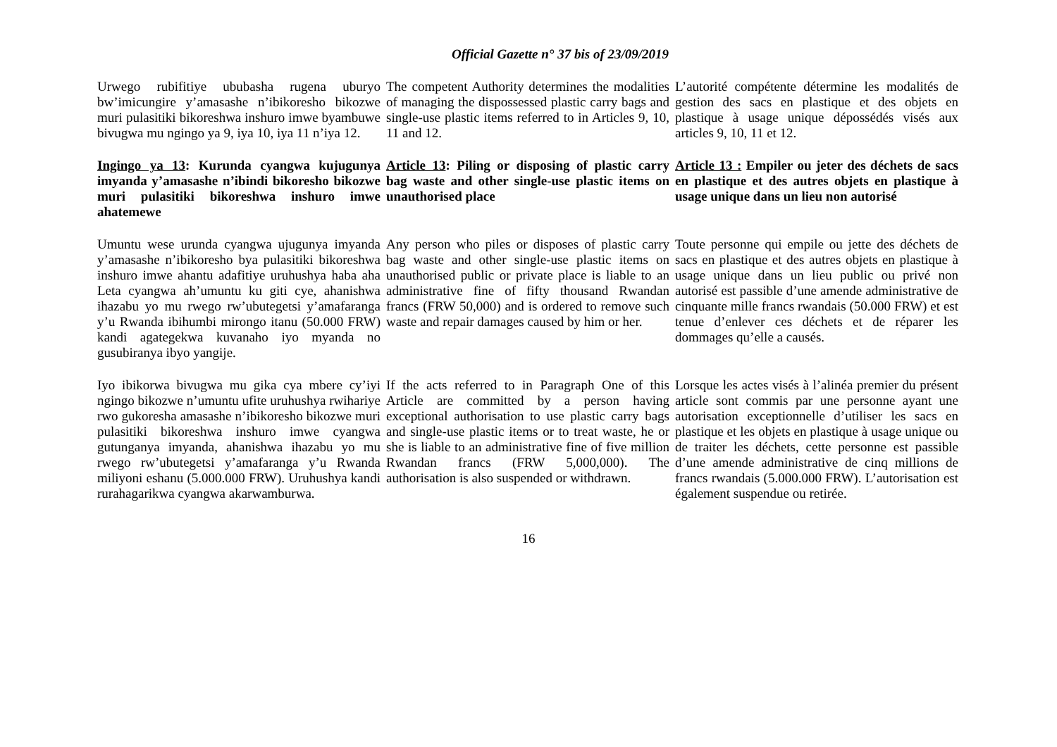Official Gazette n° 37 bis of 23/09/2019
Urwego rubifitiye ububasha rugena uburyo bw’imicungire y’amasashe n’ibikoresho bikozwe muri pulasitiki bikoreshwa inshuro imwe byambuwe bivugwa mu ngingo ya 9, iya 10, iya 11 n’iya 12.
The competent Authority determines the modalities of managing the dispossessed plastic carry bags and single-use plastic items referred to in Articles 9, 10, 11 and 12.
L’autorité compétente détermine les modalités de gestion des sacs en plastique et des objets en plastique à usage unique dépossédés visés aux articles 9, 10, 11 et 12.
Ingingo ya 13: Kurunda cyangwa kujugunya imyanda y’amasashe n’ibindi bikoresho bikozwe muri pulasitiki bikoreshwa inshuro imwe ahatemewe
Article 13: Piling or disposing of plastic carry bag waste and other single-use plastic items on unauthorised place
Article 13 : Empiler ou jeter des déchets de sacs en plastique et des autres objets en plastique à usage unique dans un lieu non autorisé
Umuntu wese urunda cyangwa ujugunya imyanda y’amasashe n’ibikoresho bya pulasitiki bikoreshwa inshuro imwe ahantu adafitiye uruhushya haba aha Leta cyangwa ah’umuntu ku giti cye, ahanishwa ihazabu yo mu rwego rw’ubutegetsi y’amafaranga y’u Rwanda ibihumbi mirongo itanu (50.000 FRW) kandi agategekwa kuvanaho iyo myanda no gusubiranya ibyo yangije.
Any person who piles or disposes of plastic carry bag waste and other single-use plastic items on unauthorised public or private place is liable to an administrative fine of fifty thousand Rwandan francs (FRW 50,000) and is ordered to remove such waste and repair damages caused by him or her.
Toute personne qui empile ou jette des déchets de sacs en plastique et des autres objets en plastique à usage unique dans un lieu public ou privé non autorisé est passible d’une amende administrative de cinquante mille francs rwandais (50.000 FRW) et est tenue d’enlever ces déchets et de réparer les dommages qu’elle a causés.
Iyo ibikorwa bivugwa mu gika cya mbere cy’iyi ngingo bikozwe n’umuntu ufite uruhushya rwihariye rwo gukoresha amasashe n’ibikoresho bikozwe muri pulasitiki bikoreshwa inshuro imwe cyangwa gutunganya imyanda, ahanishwa ihazabu yo mu rwego rw’ubutegetsi y’amafaranga y’u Rwanda miliyoni eshanu (5.000.000 FRW). Uruhushya kandi rurahagarikwa cyangwa akarwamburwa.
If the acts referred to in Paragraph One of this Article are committed by a person having exceptional authorisation to use plastic carry bags and single-use plastic items or to treat waste, he or she is liable to an administrative fine of five million Rwandan francs (FRW 5,000,000). The authorisation is also suspended or withdrawn.
Lorsque les actes visés à l’alinéa premier du présent article sont commis par une personne ayant une autorisation exceptionnelle d’utiliser les sacs en plastique et les objets en plastique à usage unique ou de traiter les déchets, cette personne est passible d’une amende administrative de cinq millions de francs rwandais (5.000.000 FRW). L’autorisation est également suspendue ou retirée.
16